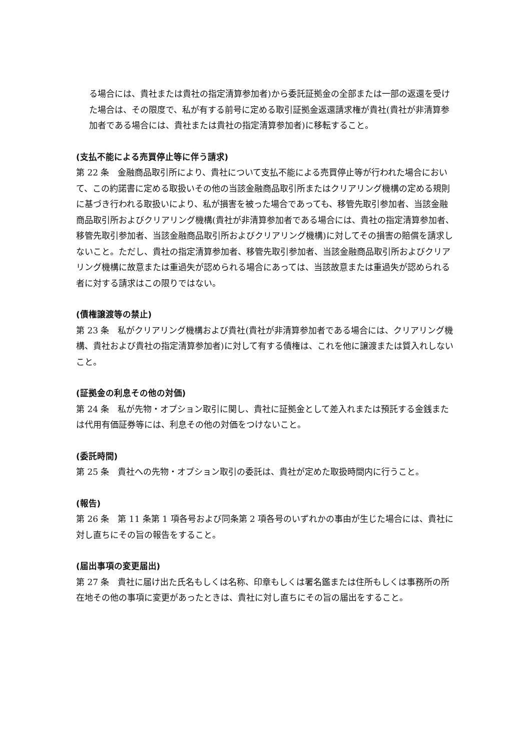る場合には、貴社または貴社の指定清算参加者)から委託証拠金の全部または一部の返還を受けた場合は、その限度で、私が有する前号に定める取引証拠金返還請求権が貴社(貴社が非清算参加者である場合には、貴社または貴社の指定清算参加者)に移転すること。
(支払不能による売買停止等に伴う請求)
第 22 条　金融商品取引所により、貴社について支払不能による売買停止等が行われた場合において、この約諾書に定める取扱いその他の当該金融商品取引所またはクリアリング機構の定める規則に基づき行われる取扱いにより、私が損害を被った場合であっても、移管先取引参加者、当該金融商品取引所およびクリアリング機構(貴社が非清算参加者である場合には、貴社の指定清算参加者、移管先取引参加者、当該金融商品取引所およびクリアリング機構)に対してその損害の賠償を請求しないこと。ただし、貴社の指定清算参加者、移管先取引参加者、当該金融商品取引所およびクリアリング機構に故意または重過失が認められる場合にあっては、当該故意または重過失が認められる者に対する請求はこの限りではない。
(債権譲渡等の禁止)
第 23 条　私がクリアリング機構および貴社(貴社が非清算参加者である場合には、クリアリング機構、貴社および貴社の指定清算参加者)に対して有する債権は、これを他に譲渡または質入れしないこと。
(証拠金の利息その他の対価)
第 24 条　私が先物・オプション取引に関し、貴社に証拠金として差入れまたは預託する金銭または代用有価証券等には、利息その他の対価をつけないこと。
(委託時間)
第 25 条　貴社への先物・オプション取引の委託は、貴社が定めた取扱時間内に行うこと。
(報告)
第 26 条　第 11 条第 1 項各号および同条第 2 項各号のいずれかの事由が生じた場合には、貴社に対し直ちにその旨の報告をすること。
(届出事項の変更届出)
第 27 条　貴社に届け出た氏名もしくは名称、印章もしくは署名鑑または住所もしくは事務所の所在地その他の事項に変更があったときは、貴社に対し直ちにその旨の届出をすること。